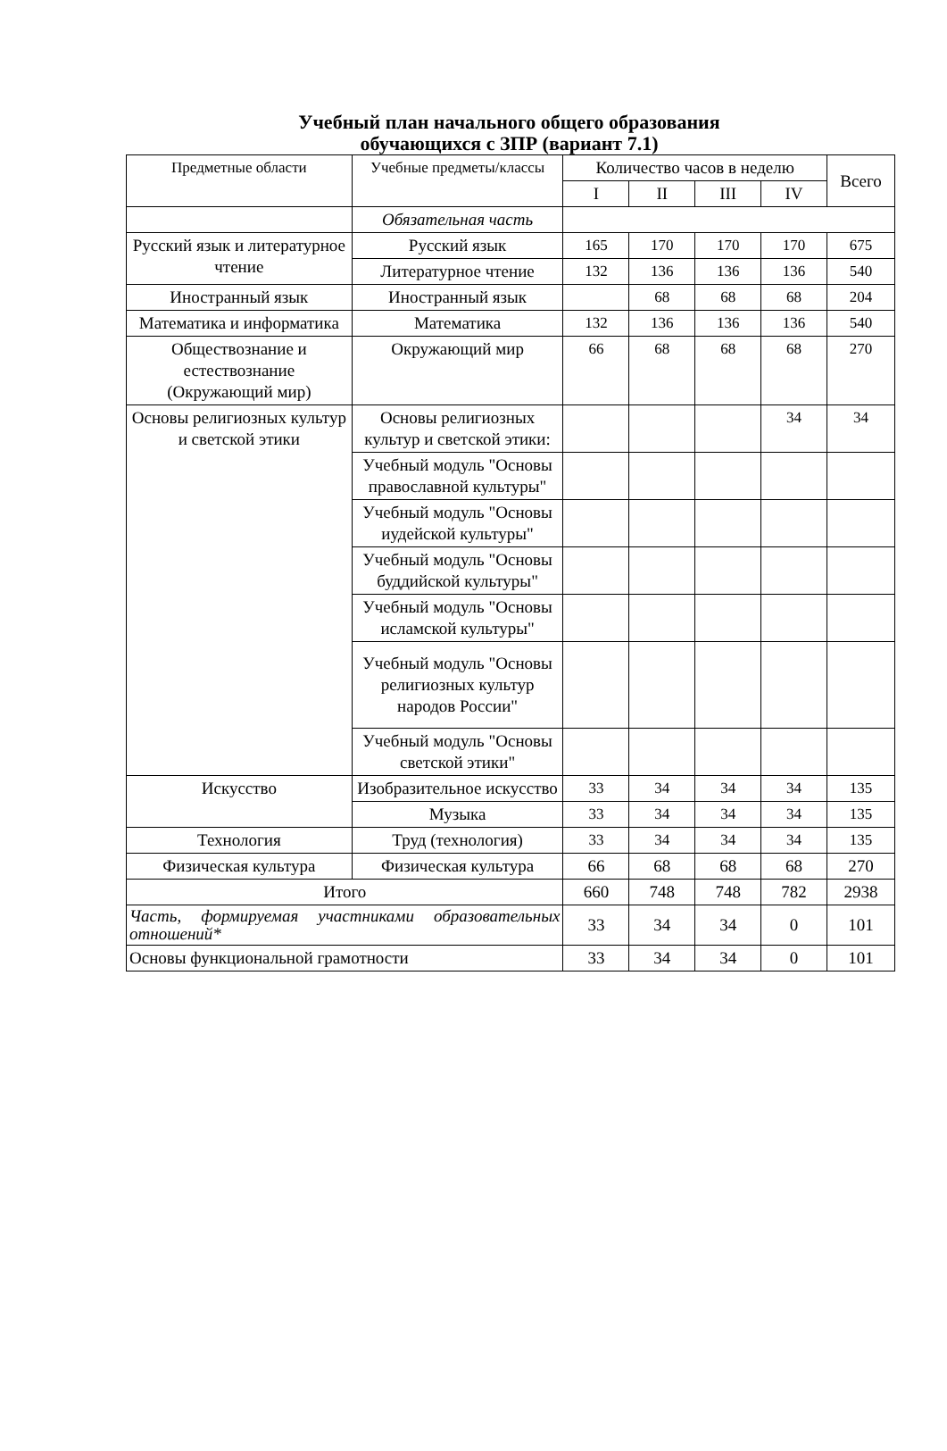Учебный план начального общего образования
обучающихся с ЗПР (вариант 7.1)
| Предметные области | Учебные предметы/классы | Количество часов в неделю | | | | Всего |
| --- | --- | --- | --- | --- | --- | --- |
| | | I | II | III | IV | |
| | Обязательная часть | | | | | |
| Русский язык и литературное чтение | Русский язык | 165 | 170 | 170 | 170 | 675 |
| | Литературное чтение | 132 | 136 | 136 | 136 | 540 |
| Иностранный язык | Иностранный язык | | 68 | 68 | 68 | 204 |
| Математика и информатика | Математика | 132 | 136 | 136 | 136 | 540 |
| Обществознание и естествознание (Окружающий мир) | Окружающий мир | 66 | 68 | 68 | 68 | 270 |
| Основы религиозных культур и светской этики | Основы религиозных культур и светской этики: | | | | 34 | 34 |
| | Учебный модуль "Основы православной культуры" | | | | | |
| | Учебный модуль "Основы иудейской культуры" | | | | | |
| | Учебный модуль "Основы буддийской культуры" | | | | | |
| | Учебный модуль "Основы исламской культуры" | | | | | |
| | Учебный модуль "Основы религиозных культур народов России" | | | | | |
| | Учебный модуль "Основы светской этики" | | | | | |
| Искусство | Изобразительное искусство | 33 | 34 | 34 | 34 | 135 |
| | Музыка | 33 | 34 | 34 | 34 | 135 |
| Технология | Труд (технология) | 33 | 34 | 34 | 34 | 135 |
| Физическая культура | Физическая культура | 66 | 68 | 68 | 68 | 270 |
| Итого | | 660 | 748 | 748 | 782 | 2938 |
| Часть, формируемая участниками образовательных отношений* | | 33 | 34 | 34 | 0 | 101 |
| Основы функциональной грамотности | | 33 | 34 | 34 | 0 | 101 |